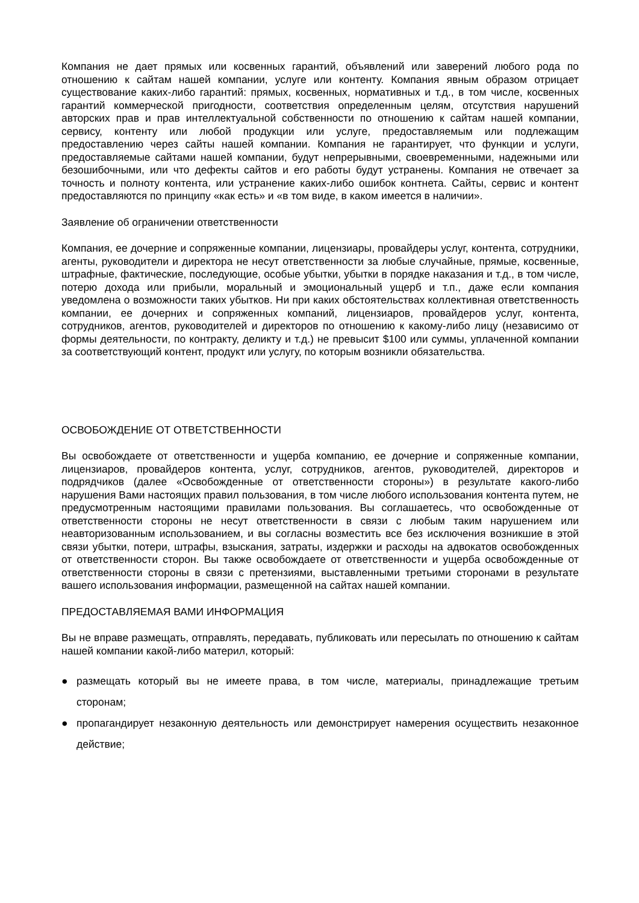Компания не дает прямых или косвенных гарантий, объявлений или заверений любого рода по отношению к сайтам нашей компании, услуге или контенту. Компания явным образом отрицает существование каких-либо гарантий: прямых, косвенных, нормативных и т.д., в том числе, косвенных гарантий коммерческой пригодности, соответствия определенным целям, отсутствия нарушений авторских прав и прав интеллектуальной собственности по отношению к сайтам нашей компании, сервису, контенту или любой продукции или услуге, предоставляемым или подлежащим предоставлению через сайты нашей компании. Компания не гарантирует, что функции и услуги, предоставляемые сайтами нашей компании, будут непрерывными, своевременными, надежными или безошибочными, или что дефекты сайтов и его работы будут устранены. Компания не отвечает за точность и полноту контента, или устранение каких-либо ошибок контнета. Сайты, сервис и контент предоставляются по принципу «как есть» и «в том виде, в каком имеется в наличии».
Заявление об ограничении ответственности
Компания, ее дочерние и сопряженные компании, лицензиары, провайдеры услуг, контента, сотрудники, агенты, руководители и директора не несут ответственности за любые случайные, прямые, косвенные, штрафные, фактические, последующие, особые убытки, убытки в порядке наказания и т.д., в том числе, потерю дохода или прибыли, моральный и эмоциональный ущерб и т.п., даже если компания уведомлена о возможности таких убытков. Ни при каких обстоятельствах коллективная ответственность компании, ее дочерних и сопряженных компаний, лицензиаров, провайдеров услуг, контента, сотрудников, агентов, руководителей и директоров по отношению к какому-либо лицу (независимо от формы деятельности, по контракту, деликту и т.д.) не превысит $100 или суммы, уплаченной компании за соответствующий контент, продукт или услугу, по которым возникли обязательства.
ОСВОБОЖДЕНИЕ ОТ ОТВЕТСТВЕННОСТИ
Вы освобождаете от ответственности и ущерба компанию, ее дочерние и сопряженные компании, лицензиаров, провайдеров контента, услуг, сотрудников, агентов, руководителей, директоров и подрядчиков (далее «Освобожденные от ответственности стороны») в результате какого-либо нарушения Вами настоящих правил пользования, в том числе любого использования контента путем, не предусмотренным настоящими правилами пользования. Вы соглашаетесь, что освобожденные от ответственности стороны не несут ответственности в связи с любым таким нарушением или неавторизованным использованием, и вы согласны возместить все без исключения возникшие в этой связи убытки, потери, штрафы, взыскания, затраты, издержки и расходы на адвокатов освобожденных от ответственности сторон. Вы также освобождаете от ответственности и ущерба освобожденные от ответственности стороны в связи с претензиями, выставленными третьими сторонами в результате вашего использования информации, размещенной на сайтах нашей компании.
ПРЕДОСТАВЛЯЕМАЯ ВАМИ ИНФОРМАЦИЯ
Вы не вправе размещать, отправлять, передавать, публиковать или пересылать по отношению к сайтам нашей компании какой-либо материл, который:
● размещать который вы не имеете права, в том числе, материалы, принадлежащие третьим сторонам;
● пропагандирует незаконную деятельность или демонстрирует намерения осуществить незаконное действие;